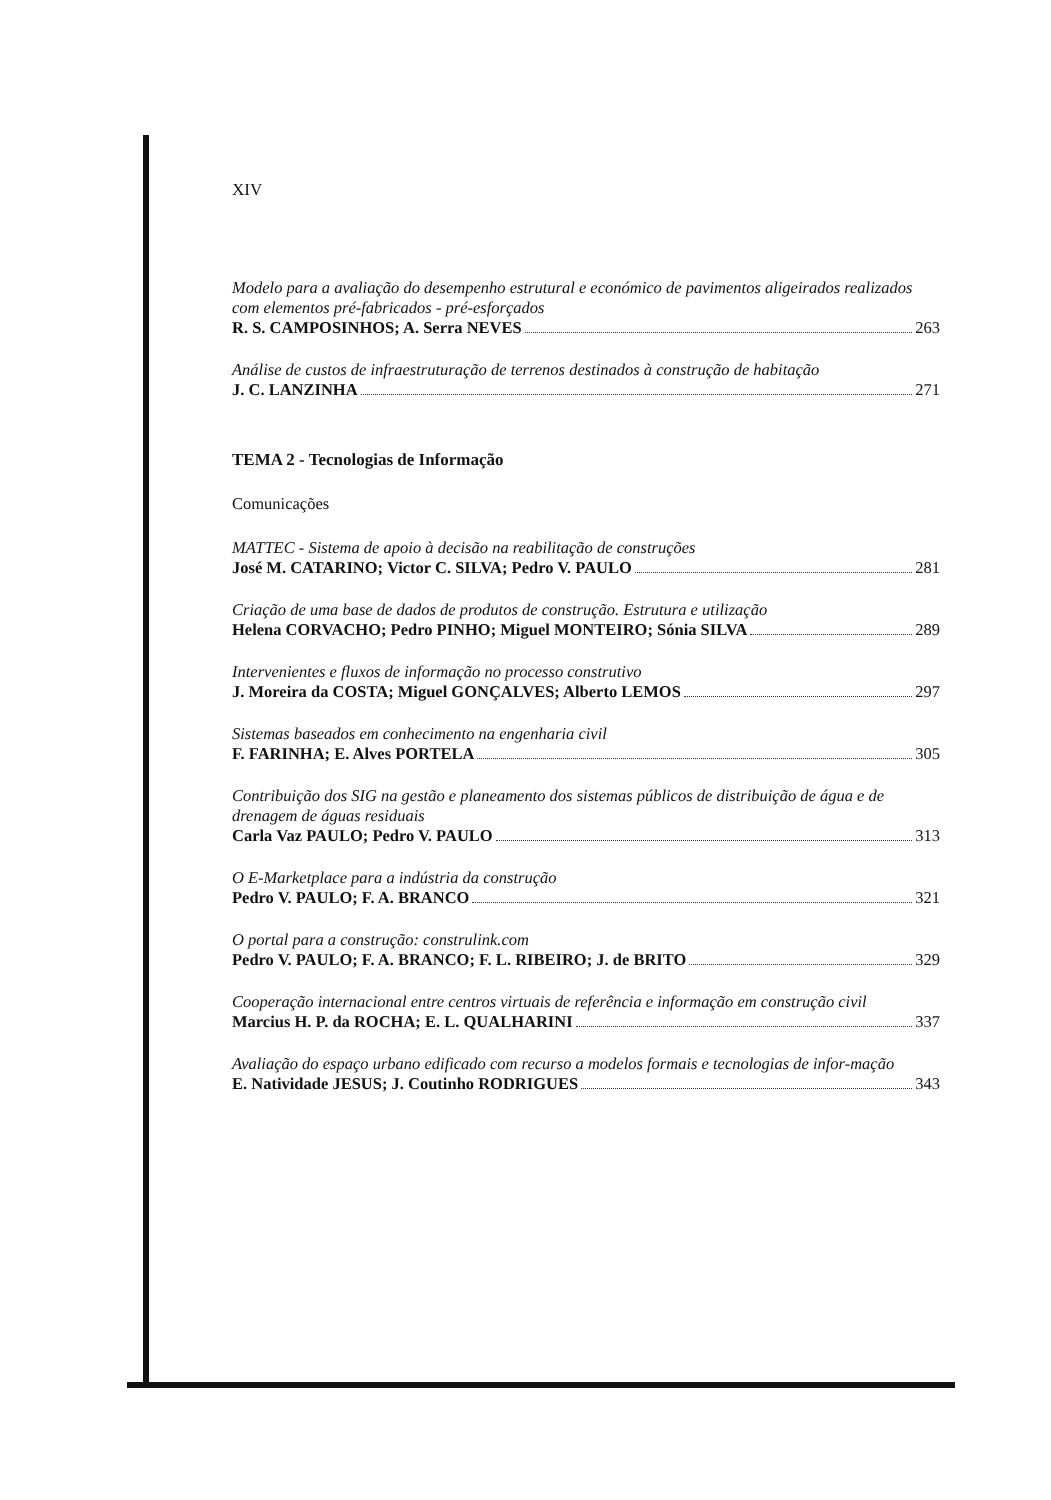XIV
Modelo para a avaliação do desempenho estrutural e económico de pavimentos aligeirados realizados com elementos pré-fabricados - pré-esforçados
R. S. CAMPOSINHOS; A. Serra NEVES 263
Análise de custos de infraestruturação de terrenos destinados à construção de habitação
J. C. LANZINHA 271
TEMA 2 - Tecnologias de Informação
Comunicações
MATTEC - Sistema de apoio à decisão na reabilitação de construções
José M. CATARINO; Victor C. SILVA; Pedro V. PAULO 281
Criação de uma base de dados de produtos de construção. Estrutura e utilização
Helena CORVACHO; Pedro PINHO; Miguel MONTEIRO; Sónia SILVA 289
Intervenientes e fluxos de informação no processo construtivo
J. Moreira da COSTA; Miguel GONÇALVES; Alberto LEMOS 297
Sistemas baseados em conhecimento na engenharia civil
F. FARINHA; E. Alves PORTELA 305
Contribuição dos SIG na gestão e planeamento dos sistemas públicos de distribuição de água e de drenagem de águas residuais
Carla Vaz PAULO; Pedro V. PAULO 313
O E-Marketplace para a indústria da construção
Pedro V. PAULO; F. A. BRANCO 321
O portal para a construção: construlink.com
Pedro V. PAULO; F. A. BRANCO; F. L. RIBEIRO; J. de BRITO 329
Cooperação internacional entre centros virtuais de referência e informação em construção civil
Marcius H. P. da ROCHA; E. L. QUALHARINI 337
Avaliação do espaço urbano edificado com recurso a modelos formais e tecnologias de infor-mação
E. Natividade JESUS; J. Coutinho RODRIGUES 343